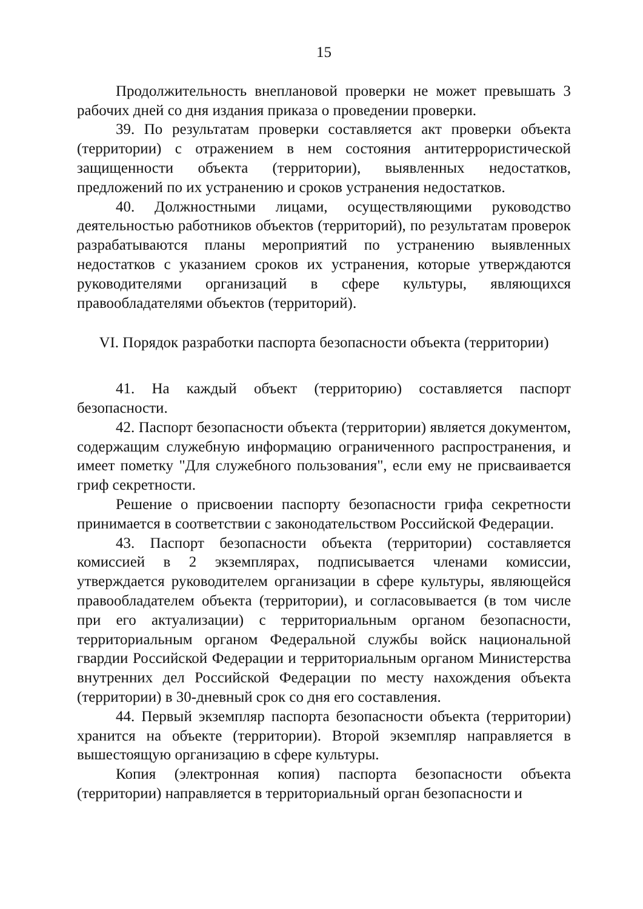15
Продолжительность внеплановой проверки не может превышать 3 рабочих дней со дня издания приказа о проведении проверки.
39. По результатам проверки составляется акт проверки объекта (территории) с отражением в нем состояния антитеррористической защищенности объекта (территории), выявленных недостатков, предложений по их устранению и сроков устранения недостатков.
40. Должностными лицами, осуществляющими руководство деятельностью работников объектов (территорий), по результатам проверок разрабатываются планы мероприятий по устранению выявленных недостатков с указанием сроков их устранения, которые утверждаются руководителями организаций в сфере культуры, являющихся правообладателями объектов (территорий).
VI. Порядок разработки паспорта безопасности объекта (территории)
41. На каждый объект (территорию) составляется паспорт безопасности.
42. Паспорт безопасности объекта (территории) является документом, содержащим служебную информацию ограниченного распространения, и имеет пометку "Для служебного пользования", если ему не присваивается гриф секретности.
Решение о присвоении паспорту безопасности грифа секретности принимается в соответствии с законодательством Российской Федерации.
43. Паспорт безопасности объекта (территории) составляется комиссией в 2 экземплярах, подписывается членами комиссии, утверждается руководителем организации в сфере культуры, являющейся правообладателем объекта (территории), и согласовывается (в том числе при его актуализации) с территориальным органом безопасности, территориальным органом Федеральной службы войск национальной гвардии Российской Федерации и территориальным органом Министерства внутренних дел Российской Федерации по месту нахождения объекта (территории) в 30-дневный срок со дня его составления.
44. Первый экземпляр паспорта безопасности объекта (территории) хранится на объекте (территории). Второй экземпляр направляется в вышестоящую организацию в сфере культуры.
Копия (электронная копия) паспорта безопасности объекта (территории) направляется в территориальный орган безопасности и